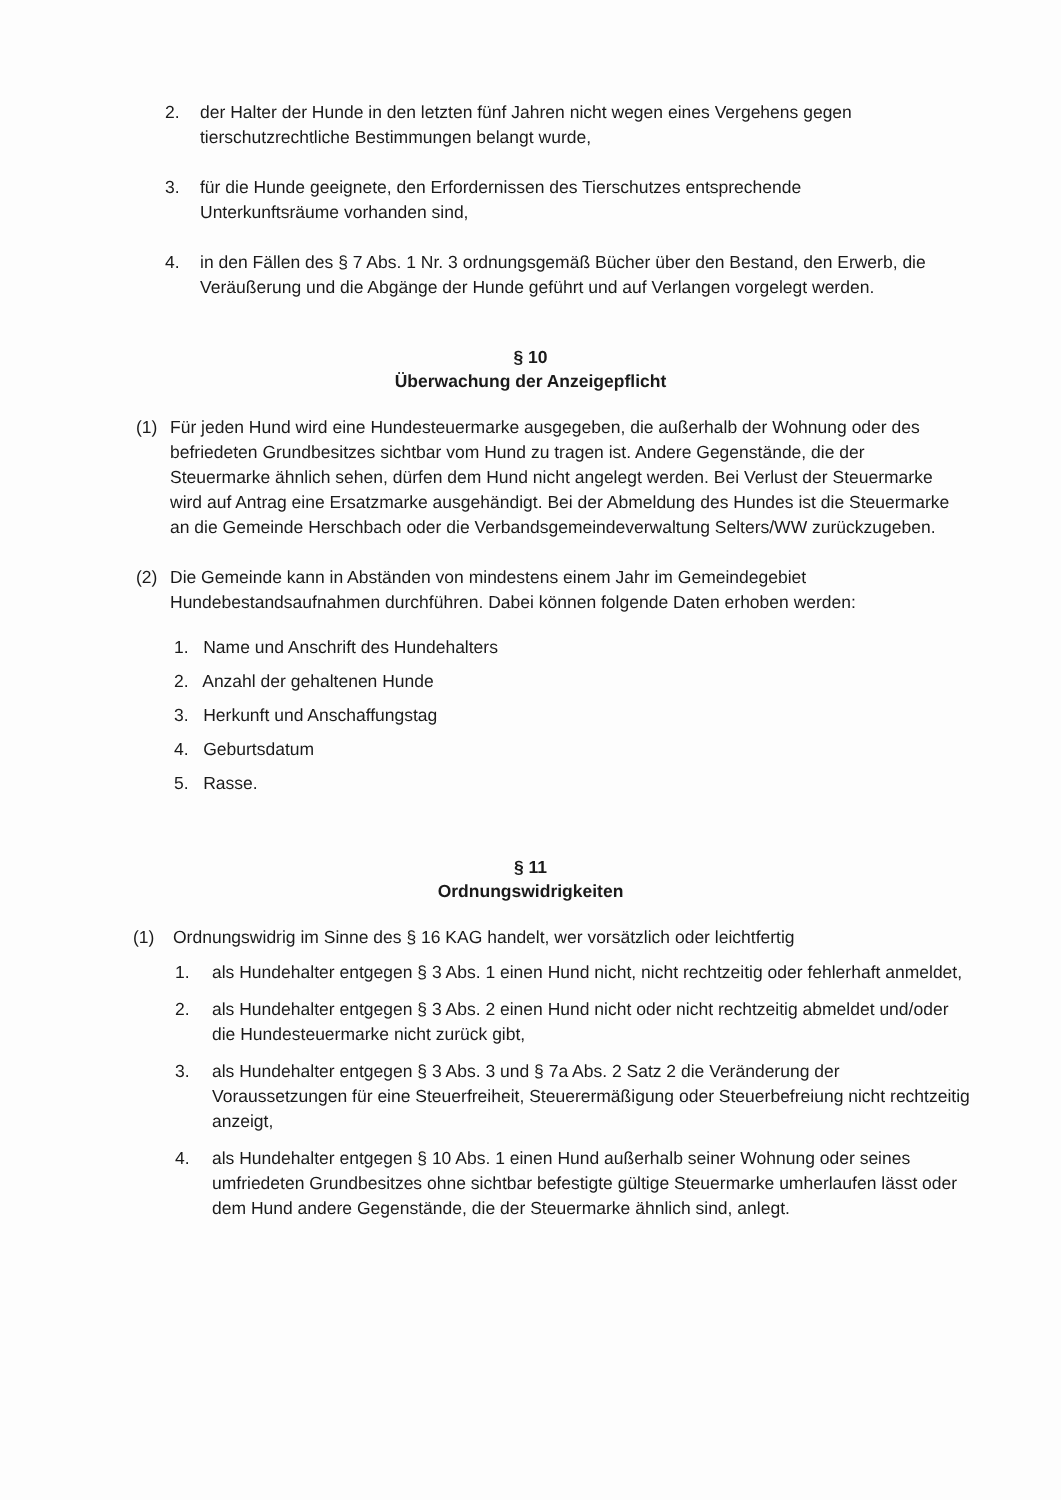2. der Halter der Hunde in den letzten fünf Jahren nicht wegen eines Vergehens gegen tierschutzrechtliche Bestimmungen belangt wurde,
3. für die Hunde geeignete, den Erfordernissen des Tierschutzes entsprechende Unterkunftsräume vorhanden sind,
4. in den Fällen des § 7 Abs. 1 Nr. 3 ordnungsgemäß Bücher über den Bestand, den Erwerb, die Veräußerung und die Abgänge der Hunde geführt und auf Verlangen vorgelegt werden.
§ 10
Überwachung der Anzeigepflicht
(1) Für jeden Hund wird eine Hundesteuermarke ausgegeben, die außerhalb der Wohnung oder des befriedeten Grundbesitzes sichtbar vom Hund zu tragen ist. Andere Gegenstände, die der Steuermarke ähnlich sehen, dürfen dem Hund nicht angelegt werden. Bei Verlust der Steuermarke wird auf Antrag eine Ersatzmarke ausgehändigt. Bei der Abmeldung des Hundes ist die Steuermarke an die Gemeinde Herschbach oder die Verbandsgemeindeverwaltung Selters/WW zurückzugeben.
(2) Die Gemeinde kann in Abständen von mindestens einem Jahr im Gemeindegebiet Hundebestandsaufnahmen durchführen. Dabei können folgende Daten erhoben werden:
1. Name und Anschrift des Hundehalters
2. Anzahl der gehaltenen Hunde
3. Herkunft und Anschaffungstag
4. Geburtsdatum
5. Rasse.
§ 11
Ordnungswidrigkeiten
(1) Ordnungswidrig im Sinne des § 16 KAG handelt, wer vorsätzlich oder leichtfertig
1. als Hundehalter entgegen § 3 Abs. 1 einen Hund nicht, nicht rechtzeitig oder fehlerhaft anmeldet,
2. als Hundehalter entgegen § 3 Abs. 2 einen Hund nicht oder nicht rechtzeitig abmeldet und/oder die Hundesteuermarke nicht zurück gibt,
3. als Hundehalter entgegen § 3 Abs. 3 und § 7a Abs. 2 Satz 2 die Veränderung der Voraussetzungen für eine Steuerfreiheit, Steuerermäßigung oder Steuerbefreiung nicht rechtzeitig anzeigt,
4. als Hundehalter entgegen § 10 Abs. 1 einen Hund außerhalb seiner Wohnung oder seines umfriedeten Grundbesitzes ohne sichtbar befestigte gültige Steuermarke umherlaufen lässt oder dem Hund andere Gegenstände, die der Steuermarke ähnlich sind, anlegt.